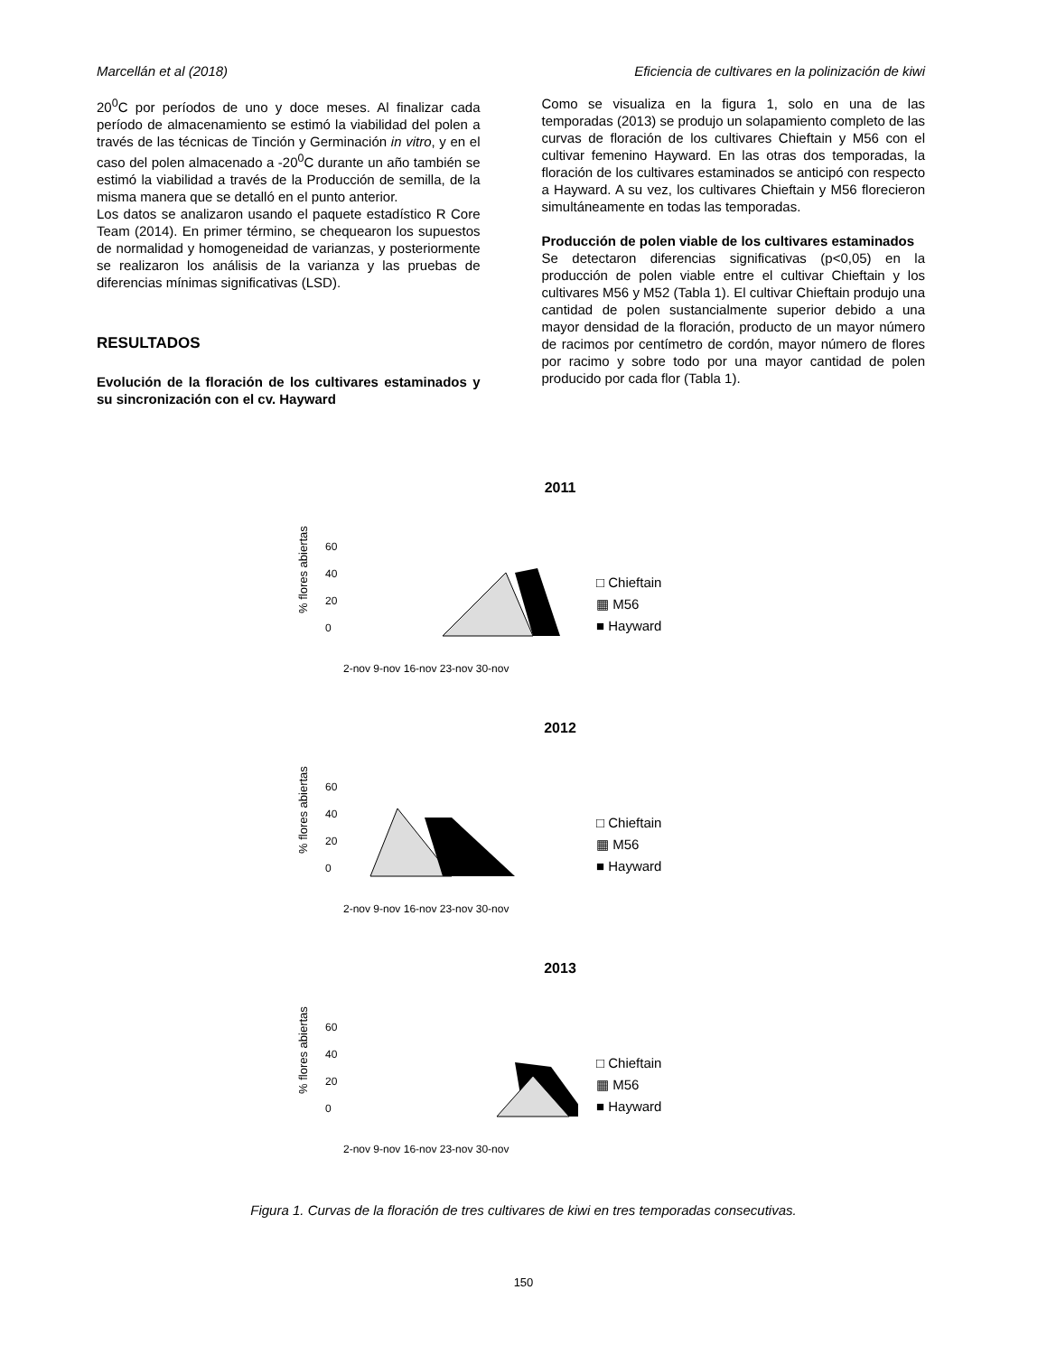Marcellán et al (2018) Eficiencia de cultivares en la polinización de kiwi
20<sup>0</sup>C por períodos de uno y doce meses. Al finalizar cada período de almacenamiento se estimó la viabilidad del polen a través de las técnicas de Tinción y Germinación in vitro, y en el caso del polen almacenado a -20<sup>0</sup>C durante un año también se estimó la viabilidad a través de la Producción de semilla, de la misma manera que se detalló en el punto anterior.
Los datos se analizaron usando el paquete estadístico R Core Team (2014). En primer término, se chequearon los supuestos de normalidad y homogeneidad de varianzas, y posteriormente se realizaron los análisis de la varianza y las pruebas de diferencias mínimas significativas (LSD).
RESULTADOS
Evolución de la floración de los cultivares estaminados y su sincronización con el cv. Hayward
Como se visualiza en la figura 1, solo en una de las temporadas (2013) se produjo un solapamiento completo de las curvas de floración de los cultivares Chieftain y M56 con el cultivar femenino Hayward. En las otras dos temporadas, la floración de los cultivares estaminados se anticipó con respecto a Hayward. A su vez, los cultivares Chieftain y M56 florecieron simultáneamente en todas las temporadas.
Producción de polen viable de los cultivares estaminados
Se detectaron diferencias significativas (p<0,05) en la producción de polen viable entre el cultivar Chieftain y los cultivares M56 y M52 (Tabla 1). El cultivar Chieftain produjo una cantidad de polen sustancialmente superior debido a una mayor densidad de la floración, producto de un mayor número de racimos por centímetro de cordón, mayor número de flores por racimo y sobre todo por una mayor cantidad de polen producido por cada flor (Tabla 1).
2011
% flores abiertas
60
40
20
0
2-nov 9-nov 16-nov 23-nov 30-nov
□ Chieftain
▦ M56
■ Hayward
2012
% flores abiertas
60
40
20
0
2-nov 9-nov 16-nov 23-nov 30-nov
□ Chieftain
▦ M56
■ Hayward
2013
% flores abiertas
60
40
20
0
2-nov 9-nov 16-nov 23-nov 30-nov
□ Chieftain
▦ M56
■ Hayward
Figura 1. Curvas de la floración de tres cultivares de kiwi en tres temporadas consecutivas.
150